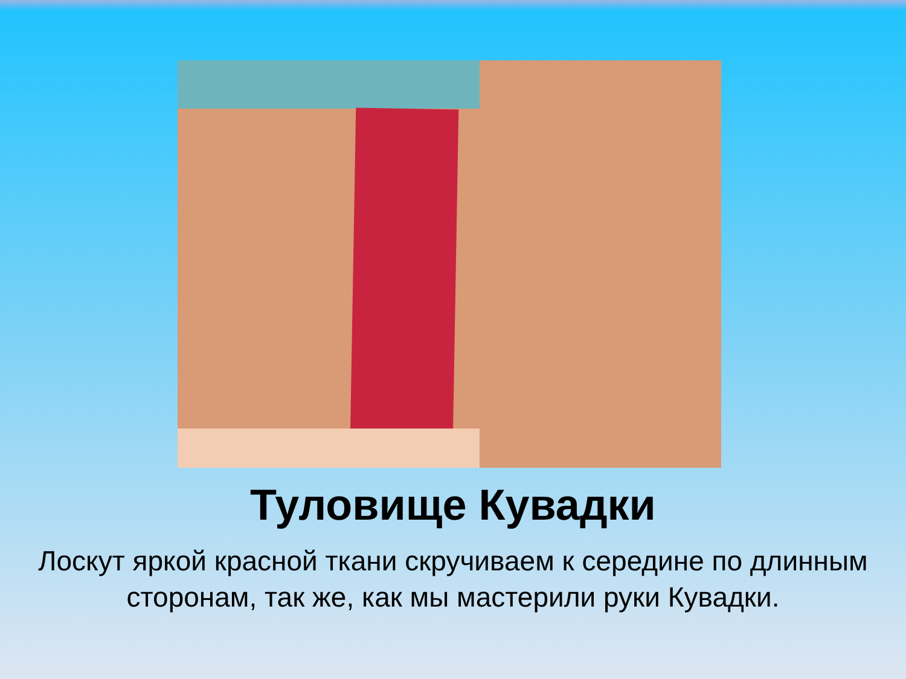Туловище Кувадки
Лоскут яркой красной ткани скручиваем к середине по длинным сторонам, так же, как мы мастерили руки Кувадки.